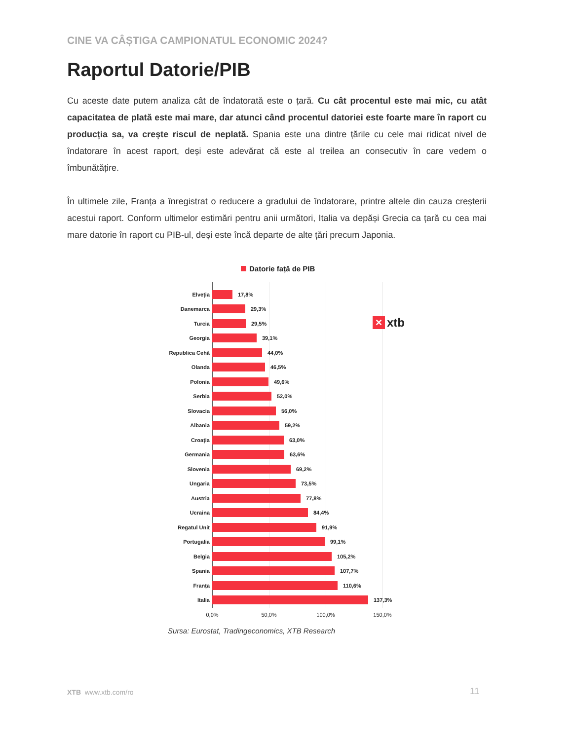CINE VA CÂȘTIGA CAMPIONATUL ECONOMIC 2024?
Raportul Datorie/PIB
Cu aceste date putem analiza cât de îndatorată este o țară. Cu cât procentul este mai mic, cu atât capacitatea de plată este mai mare, dar atunci când procentul datoriei este foarte mare în raport cu producția sa, va crește riscul de neplată. Spania este una dintre țările cu cele mai ridicat nivel de îndatorare în acest raport, deși este adevărat că este al treilea an consecutiv în care vedem o îmbunătățire.
În ultimele zile, Franța a înregistrat o reducere a gradului de îndatorare, printre altele din cauza creșterii acestui raport. Conform ultimelor estimări pentru anii următori, Italia va depăși Grecia ca țară cu cea mai mare datorie în raport cu PIB-ul, deși este încă departe de alte țări precum Japonia.
Datorie față de PIB
Elveția 17,8%
Danemarca 29,3%
Turcia 29,5%
Georgia 39,1%
Republica Cehă 44,0%
Olanda 46,5%
Polonia 49,6%
Serbia 52,0%
Slovacia 56,0%
Albania 59,2%
Croația 63,0%
Germania 63,6%
Slovenia 69,2%
Ungaria 73,5%
Austria 77,8%
Ucraina 84,4%
Regatul Unit 91,9%
Portugalia 99,1%
Belgia 105,2%
Spania 107,7%
Franța 110,6%
Italia 137,3%
0,0% 50,0% 100,0% 150,0%
✕
xtb
Sursa: Eurostat, Tradingeconomics, XTB Research
XTB www.xtb.com/ro 11